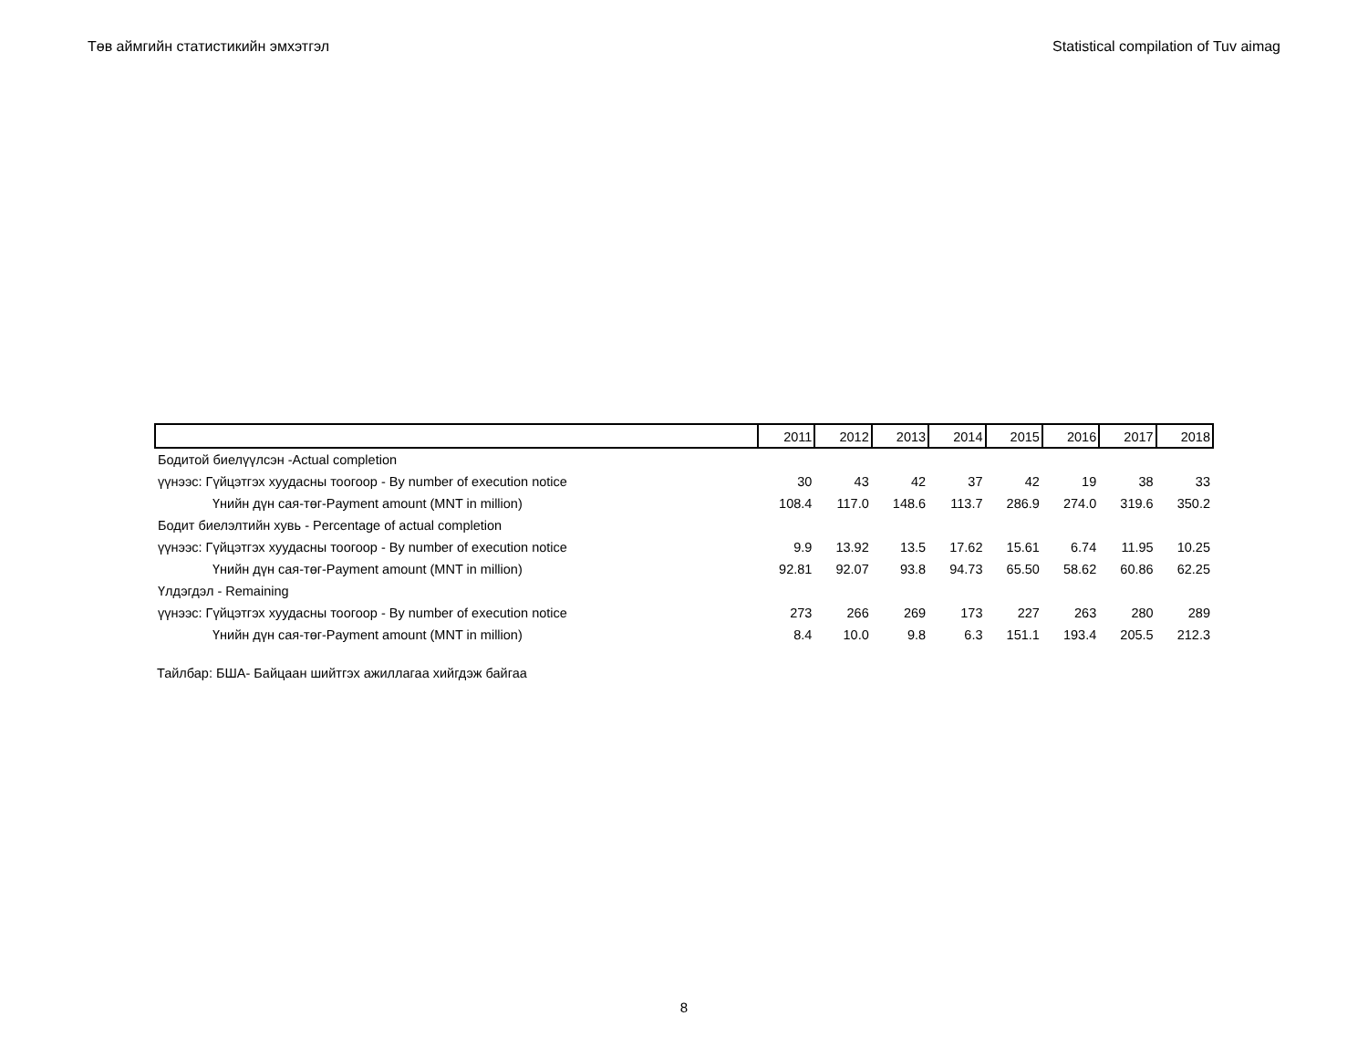Төв аймгийн статистикийн эмхэтгэл Statistical compilation of Tuv aimag
| | 2011 | 2012 | 2013 | 2014 | 2015 | 2016 | 2017 | 2018 |
| --- | --- | --- | --- | --- | --- | --- | --- | --- |
| Бодитой биелүүлсэн -Actual completion | | | | | | | | |
| үүнээс: Гүйцэтгэх хуудасны тоогоор - By number of execution notice | 30 | 43 | 42 | 37 | 42 | 19 | 38 | 33 |
| Үнийн дүн сая-төг-Payment amount (MNT in million) | 108.4 | 117.0 | 148.6 | 113.7 | 286.9 | 274.0 | 319.6 | 350.2 |
| Бодит биелэлтийн хувь - Percentage of actual completion | | | | | | | | |
| үүнээс: Гүйцэтгэх хуудасны тоогоор - By number of execution notice | 9.9 | 13.92 | 13.5 | 17.62 | 15.61 | 6.74 | 11.95 | 10.25 |
| Үнийн дүн сая-төг-Payment amount (MNT in million) | 92.81 | 92.07 | 93.8 | 94.73 | 65.50 | 58.62 | 60.86 | 62.25 |
| Үлдэгдэл - Remaining | | | | | | | | |
| үүнээс: Гүйцэтгэх хуудасны тоогоор - By number of execution notice | 273 | 266 | 269 | 173 | 227 | 263 | 280 | 289 |
| Үнийн дүн сая-төг-Payment amount (MNT in million) | 8.4 | 10.0 | 9.8 | 6.3 | 151.1 | 193.4 | 205.5 | 212.3 |
Тайлбар: БША- Байцаан шийтгэх ажиллагаа хийгдэж байгаа
8